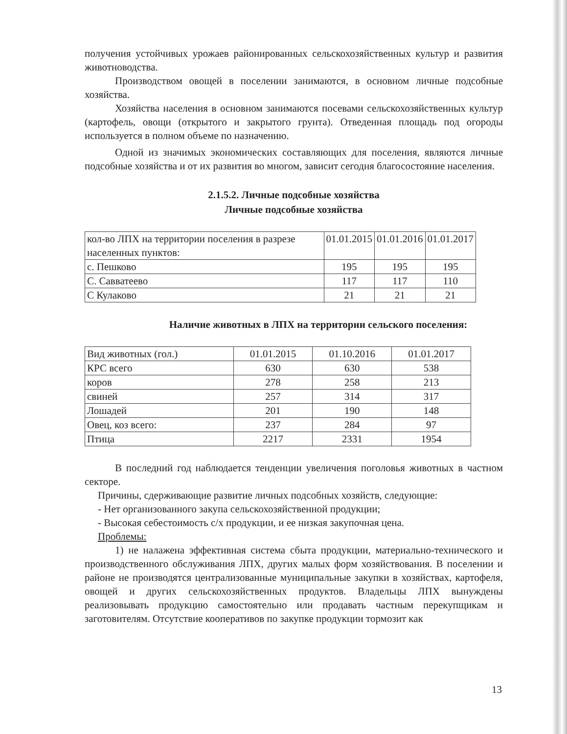получения устойчивых урожаев районированных сельскохозяйственных культур и развития животноводства.
Производством овощей в поселении занимаются, в основном личные подсобные хозяйства.
Хозяйства населения в основном занимаются посевами сельскохозяйственных культур (картофель, овощи (открытого и закрытого грунта). Отведенная площадь под огороды используется в полном объеме по назначению.
Одной из значимых экономических составляющих для поселения, являются личные подсобные хозяйства и от их развития во многом, зависит сегодня благосостояние населения.
2.1.5.2. Личные подсобные хозяйства
Личные подсобные хозяйства
| кол-во ЛПХ на территории поселения в разрезе населенных пунктов: | 01.01.2015 | 01.01.2016 | 01.01.2017 |
| с. Пешково | 195 | 195 | 195 |
| С. Савватеево | 117 | 117 | 110 |
| С Кулаково | 21 | 21 | 21 |
Наличие животных в ЛПХ на территории сельского поселения:
| Вид животных (гол.) | 01.01.2015 | 01.10.2016 | 01.01.2017 |
| КРС всего | 630 | 630 | 538 |
| коров | 278 | 258 | 213 |
| свиней | 257 | 314 | 317 |
| Лошадей | 201 | 190 | 148 |
| Овец, коз всего: | 237 | 284 | 97 |
| Птица | 2217 | 2331 | 1954 |
В последний год наблюдается тенденции увеличения поголовья животных в частном секторе.
Причины, сдерживающие развитие личных подсобных хозяйств, следующие:
- Нет организованного закупа сельскохозяйственной продукции;
- Высокая себестоимость с/х продукции, и ее низкая закупочная цена.
Проблемы:
1) не налажена эффективная система сбыта продукции, материально-технического и производственного обслуживания ЛПХ, других малых форм хозяйствования. В поселении и районе не производятся централизованные муниципальные закупки в хозяйствах, картофеля, овощей и других сельскохозяйственных продуктов. Владельцы ЛПХ вынуждены реализовывать продукцию самостоятельно или продавать частным перекупщикам и заготовителям. Отсутствие кооперативов по закупке продукции тормозит как
13